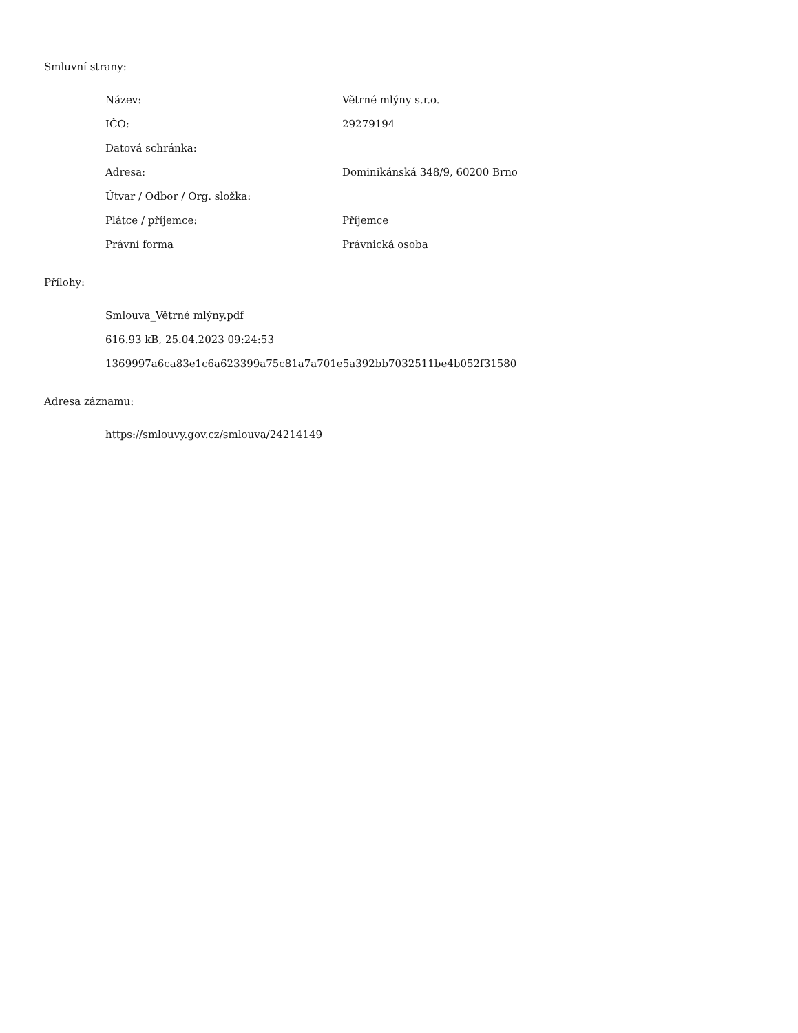Smluvní strany:
| Název: | Větrné mlýny s.r.o. |
| IČO: | 29279194 |
| Datová schránka: | |
| Adresa: | Dominikánská 348/9, 60200 Brno |
| Útvar / Odbor / Org. složka: | |
| Plátce / příjemce: | Příjemce |
| Právní forma | Právnická osoba |
Přílohy:
Smlouva_Větrné mlýny.pdf
616.93 kB, 25.04.2023 09:24:53
1369997a6ca83e1c6a623399a75c81a7a701e5a392bb7032511be4b052f31580
Adresa záznamu:
https://smlouvy.gov.cz/smlouva/24214149